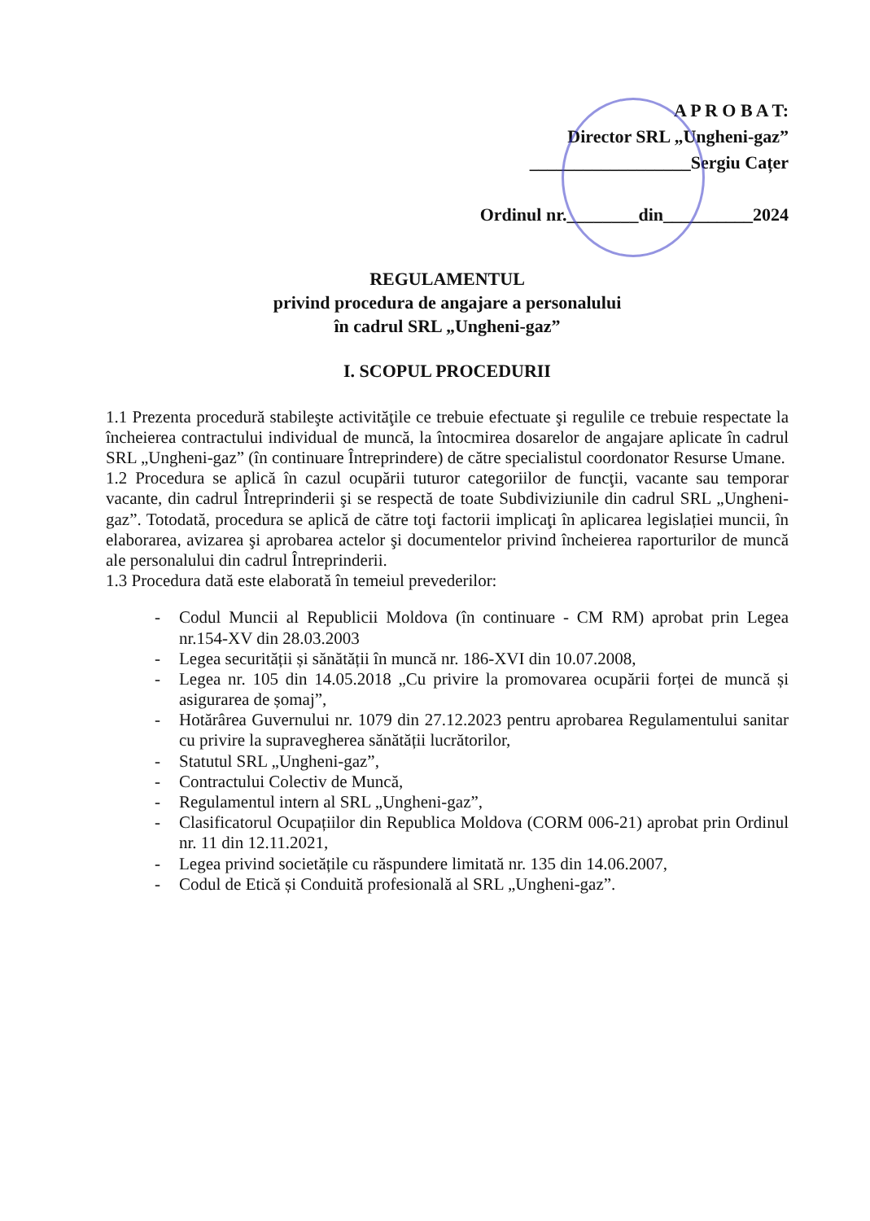A P R O B A T:
Director SRL „Ungheni-gaz”
__________________Sergiu Cațer
Ordinul nr.________din__________2024
REGULAMENTUL
privind procedura de angajare a personalului
în cadrul SRL „Ungheni-gaz”
I. SCOPUL PROCEDURII
1.1 Prezenta procedură stabileşte activităţile ce trebuie efectuate şi regulile ce trebuie respectate la încheierea contractului individual de muncă, la întocmirea dosarelor de angajare aplicate în cadrul SRL „Ungheni-gaz” (în continuare Întreprindere) de către specialistul coordonator Resurse Umane.
1.2 Procedura se aplică în cazul ocupării tuturor categoriilor de funcţii, vacante sau temporar vacante, din cadrul Întreprinderii şi se respectă de toate Subdiviziunile din cadrul SRL „Ungheni-gaz”. Totodată, procedura se aplică de către toţi factorii implicaţi în aplicarea legislației muncii, în elaborarea, avizarea şi aprobarea actelor şi documentelor privind încheierea raporturilor de muncă ale personalului din cadrul Întreprinderii.
1.3 Procedura dată este elaborată în temeiul prevederilor:
- Codul Muncii al Republicii Moldova (în continuare - CM RM) aprobat prin Legea nr.154-XV din 28.03.2003
- Legea securității și sănătății în muncă nr. 186-XVI din 10.07.2008,
- Legea nr. 105 din 14.05.2018 „Cu privire la promovarea ocupării forței de muncă și asigurarea de șomaj”,
- Hotărârea Guvernului nr. 1079 din 27.12.2023 pentru aprobarea Regulamentului sanitar cu privire la supravegherea sănătății lucrătorilor,
- Statutul SRL „Ungheni-gaz”,
- Contractului Colectiv de Muncă,
- Regulamentul intern al SRL „Ungheni-gaz”,
- Clasificatorul Ocupațiilor din Republica Moldova (CORM 006-21) aprobat prin Ordinul nr. 11 din 12.11.2021,
- Legea privind societățile cu răspundere limitată nr. 135 din 14.06.2007,
- Codul de Etică și Conduită profesională al SRL „Ungheni-gaz”.